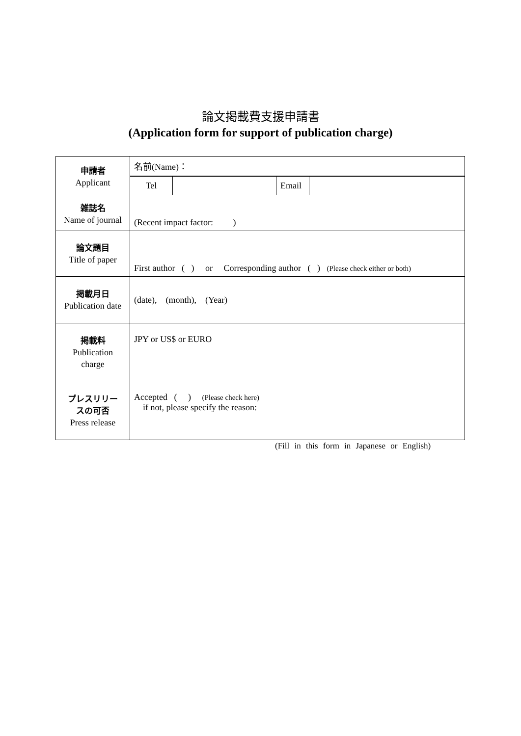論文掲載費支援申請書
(Application form for support of publication charge)
| 申請者 Applicant | 名前(Name)： |
| | / Tel / / Email / / |
| 雑誌名 Name of journal | (Recent impact factor: ) |
| 論文題目 Title of paper | First author ( ) or Corresponding author ( ) (Please check either or both) |
| 掲載月日 Publication date | (date), (month), (Year) |
| 掲載料 Publication charge | JPY or US$ or EURO |
| プレスリリー スの可否 Press release | Accepted ( ) (Please check here) if not, please specify the reason: |
(Fill in this form in Japanese or English)